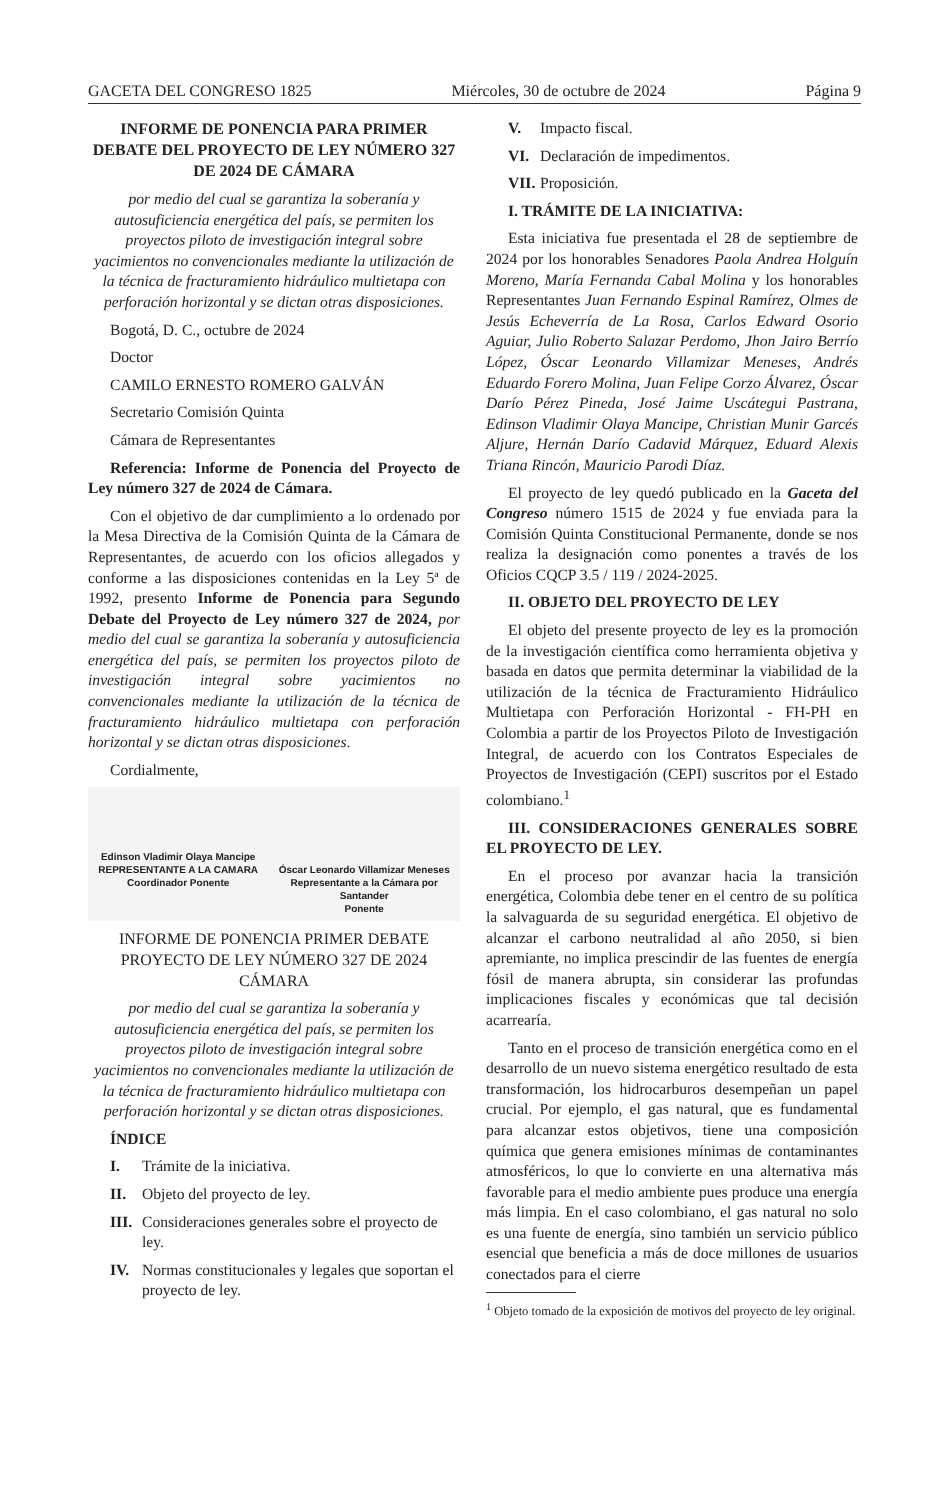GACETA DEL CONGRESO 1825 Miércoles, 30 de octubre de 2024 Página 9
INFORME DE PONENCIA PARA PRIMER DEBATE DEL PROYECTO DE LEY NÚMERO 327 DE 2024 DE CÁMARA
por medio del cual se garantiza la soberanía y autosuficiencia energética del país, se permiten los proyectos piloto de investigación integral sobre yacimientos no convencionales mediante la utilización de la técnica de fracturamiento hidráulico multietapa con perforación horizontal y se dictan otras disposiciones.
Bogotá, D. C., octubre de 2024
Doctor
CAMILO ERNESTO ROMERO GALVÁN
Secretario Comisión Quinta
Cámara de Representantes
Referencia: Informe de Ponencia del Proyecto de Ley número 327 de 2024 de Cámara.
Con el objetivo de dar cumplimiento a lo ordenado por la Mesa Directiva de la Comisión Quinta de la Cámara de Representantes, de acuerdo con los oficios allegados y conforme a las disposiciones contenidas en la Ley 5ª de 1992, presento Informe de Ponencia para Segundo Debate del Proyecto de Ley número 327 de 2024, por medio del cual se garantiza la soberanía y autosuficiencia energética del país, se permiten los proyectos piloto de investigación integral sobre yacimientos no convencionales mediante la utilización de la técnica de fracturamiento hidráulico multietapa con perforación horizontal y se dictan otras disposiciones.
Cordialmente,
Edinson Vladimir Olaya Mancipe
REPRESENTANTE A LA CAMARA
Coordinador Ponente
Óscar Leonardo Villamizar Meneses
Representante a la Cámara por
Santander
Ponente
INFORME DE PONENCIA PRIMER DEBATE PROYECTO DE LEY NÚMERO 327 DE 2024 CÁMARA
por medio del cual se garantiza la soberanía y autosuficiencia energética del país, se permiten los proyectos piloto de investigación integral sobre yacimientos no convencionales mediante la utilización de la técnica de fracturamiento hidráulico multietapa con perforación horizontal y se dictan otras disposiciones.
ÍNDICE
I. Trámite de la iniciativa.
II. Objeto del proyecto de ley.
III. Consideraciones generales sobre el proyecto de ley.
IV. Normas constitucionales y legales que soportan el proyecto de ley.
V. Impacto fiscal.
VI. Declaración de impedimentos.
VII. Proposición.
I. TRÁMITE DE LA INICIATIVA:
Esta iniciativa fue presentada el 28 de septiembre de 2024 por los honorables Senadores Paola Andrea Holguín Moreno, María Fernanda Cabal Molina y los honorables Representantes Juan Fernando Espinal Ramírez, Olmes de Jesús Echeverría de La Rosa, Carlos Edward Osorio Aguiar, Julio Roberto Salazar Perdomo, Jhon Jairo Berrío López, Óscar Leonardo Villamizar Meneses, Andrés Eduardo Forero Molina, Juan Felipe Corzo Álvarez, Óscar Darío Pérez Pineda, José Jaime Uscátegui Pastrana, Edinson Vladimir Olaya Mancipe, Christian Munir Garcés Aljure, Hernán Darío Cadavid Márquez, Eduard Alexis Triana Rincón, Mauricio Parodi Díaz.
El proyecto de ley quedó publicado en la Gaceta del Congreso número 1515 de 2024 y fue enviada para la Comisión Quinta Constitucional Permanente, donde se nos realiza la designación como ponentes a través de los Oficios CQCP 3.5 / 119 / 2024-2025.
II. OBJETO DEL PROYECTO DE LEY
El objeto del presente proyecto de ley es la promoción de la investigación científica como herramienta objetiva y basada en datos que permita determinar la viabilidad de la utilización de la técnica de Fracturamiento Hidráulico Multietapa con Perforación Horizontal - FH-PH en Colombia a partir de los Proyectos Piloto de Investigación Integral, de acuerdo con los Contratos Especiales de Proyectos de Investigación (CEPI) suscritos por el Estado colombiano.<sup>1</sup>
III. CONSIDERACIONES GENERALES SOBRE EL PROYECTO DE LEY.
En el proceso por avanzar hacia la transición energética, Colombia debe tener en el centro de su política la salvaguarda de su seguridad energética. El objetivo de alcanzar el carbono neutralidad al año 2050, si bien apremiante, no implica prescindir de las fuentes de energía fósil de manera abrupta, sin considerar las profundas implicaciones fiscales y económicas que tal decisión acarrearía.
Tanto en el proceso de transición energética como en el desarrollo de un nuevo sistema energético resultado de esta transformación, los hidrocarburos desempeñan un papel crucial. Por ejemplo, el gas natural, que es fundamental para alcanzar estos objetivos, tiene una composición química que genera emisiones mínimas de contaminantes atmosféricos, lo que lo convierte en una alternativa más favorable para el medio ambiente pues produce una energía más limpia. En el caso colombiano, el gas natural no solo es una fuente de energía, sino también un servicio público esencial que beneficia a más de doce millones de usuarios conectados para el cierre
<sup>1</sup> Objeto tomado de la exposición de motivos del proyecto de ley original.